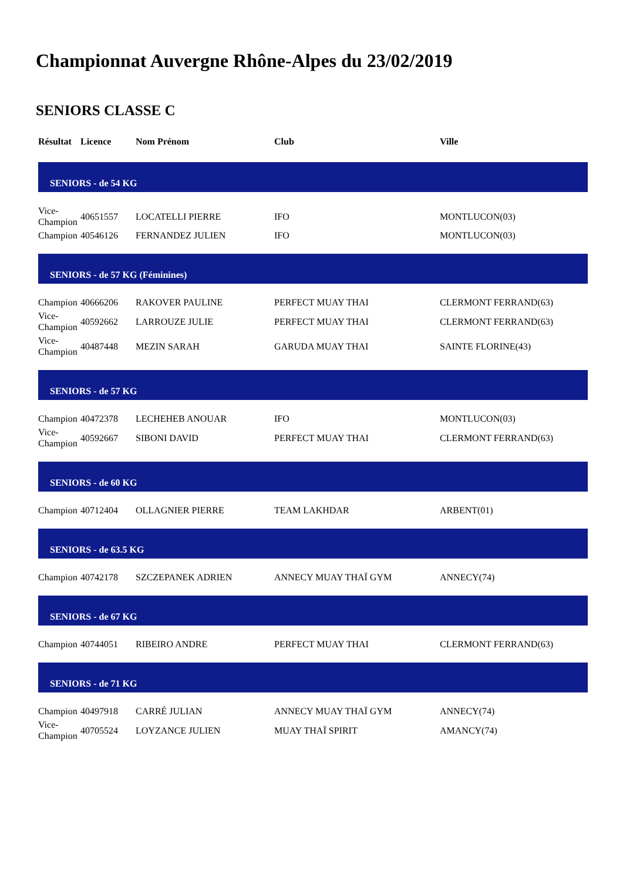Championnat Auvergne Rhône-Alpes du 23/02/2019
SENIORS CLASSE C
| Résultat | Licence | Nom Prénom | Club | Ville |
| --- | --- | --- | --- | --- |
| SENIORS - de 54 KG | | | | |
| Vice- Champion | 40651557 | LOCATELLI PIERRE | IFO | MONTLUCON(03) |
| Champion | 40546126 | FERNANDEZ JULIEN | IFO | MONTLUCON(03) |
| SENIORS - de 57 KG (Féminines) | | | | |
| Champion | 40666206 | RAKOVER PAULINE | PERFECT MUAY THAI | CLERMONT FERRAND(63) |
| Vice- Champion | 40592662 | LARROUZE JULIE | PERFECT MUAY THAI | CLERMONT FERRAND(63) |
| Vice- Champion | 40487448 | MEZIN SARAH | GARUDA MUAY THAI | SAINTE FLORINE(43) |
| SENIORS - de 57 KG | | | | |
| Champion | 40472378 | LECHEHEB ANOUAR | IFO | MONTLUCON(03) |
| Vice- Champion | 40592667 | SIBONI DAVID | PERFECT MUAY THAI | CLERMONT FERRAND(63) |
| SENIORS - de 60 KG | | | | |
| Champion | 40712404 | OLLAGNIER PIERRE | TEAM LAKHDAR | ARBENT(01) |
| SENIORS - de 63.5 KG | | | | |
| Champion | 40742178 | SZCZEPANEK ADRIEN | ANNECY MUAY THAÏ GYM | ANNECY(74) |
| SENIORS - de 67 KG | | | | |
| Champion | 40744051 | RIBEIRO ANDRE | PERFECT MUAY THAI | CLERMONT FERRAND(63) |
| SENIORS - de 71 KG | | | | |
| Champion | 40497918 | CARRÉ JULIAN | ANNECY MUAY THAÏ GYM | ANNECY(74) |
| Vice- Champion | 40705524 | LOYZANCE JULIEN | MUAY THAÏ SPIRIT | AMANCY(74) |